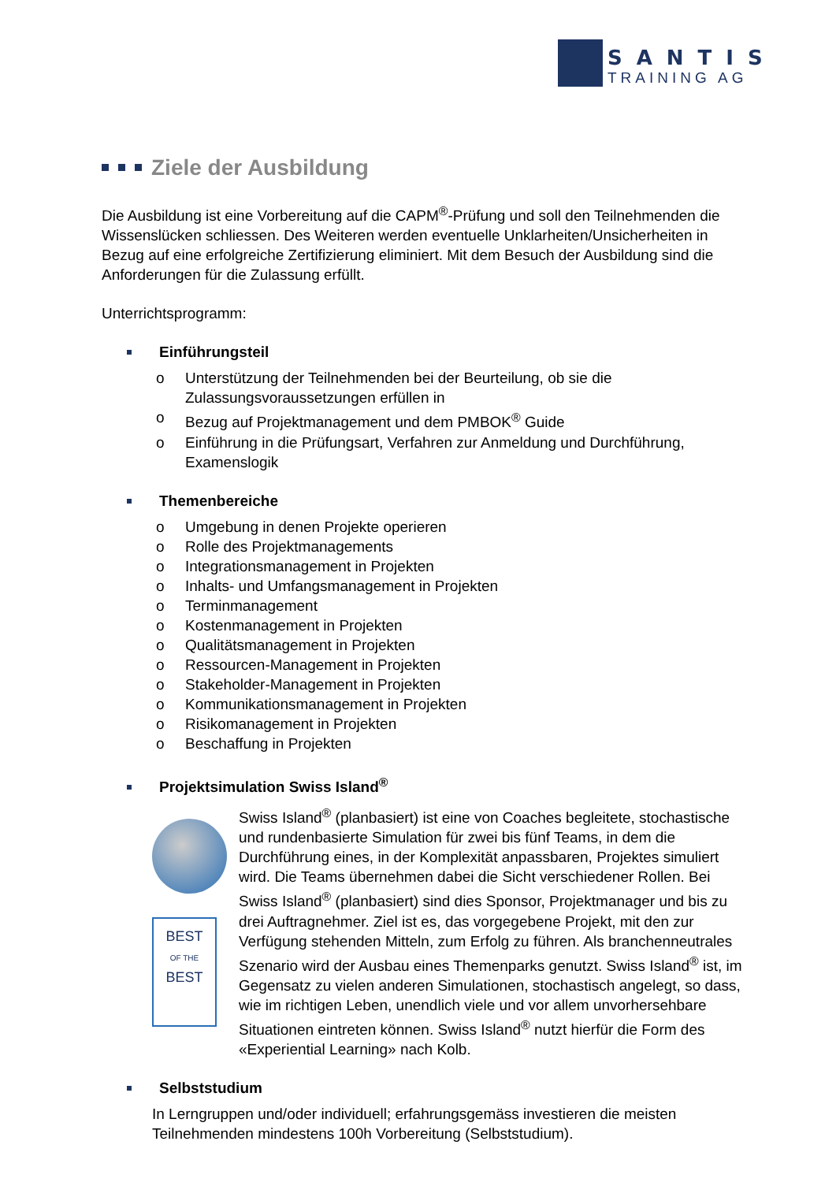SANTIS
TRAINING AG
Ziele der Ausbildung
Die Ausbildung ist eine Vorbereitung auf die CAPM<sup>®</sup>-Prüfung und soll den Teilnehmenden die Wissenslücken schliessen. Des Weiteren werden eventuelle Unklarheiten/Unsicherheiten in Bezug auf eine erfolgreiche Zertifizierung eliminiert. Mit dem Besuch der Ausbildung sind die Anforderungen für die Zulassung erfüllt.
Unterrichtsprogramm:
Einführungsteil
o Unterstützung der Teilnehmenden bei der Beurteilung, ob sie die Zulassungsvoraussetzungen erfüllen in
o Bezug auf Projektmanagement und dem PMBOK<sup>®</sup> Guide
o Einführung in die Prüfungsart, Verfahren zur Anmeldung und Durchführung, Examenslogik
Themenbereiche
o Umgebung in denen Projekte operieren
o Rolle des Projektmanagements
o Integrationsmanagement in Projekten
o Inhalts- und Umfangsmanagement in Projekten
o Terminmanagement
o Kostenmanagement in Projekten
o Qualitätsmanagement in Projekten
o Ressourcen-Management in Projekten
o Stakeholder-Management in Projekten
o Kommunikationsmanagement in Projekten
o Risikomanagement in Projekten
o Beschaffung in Projekten
Projektsimulation Swiss Island<sup>®</sup>
BEST
OF THE
BEST
Swiss Island<sup>®</sup> (planbasiert) ist eine von Coaches begleitete, stochastische und rundenbasierte Simulation für zwei bis fünf Teams, in dem die Durchführung eines, in der Komplexität anpassbaren, Projektes simuliert wird. Die Teams übernehmen dabei die Sicht verschiedener Rollen. Bei Swiss Island<sup>®</sup> (planbasiert) sind dies Sponsor, Projektmanager und bis zu drei Auftragnehmer. Ziel ist es, das vorgegebene Projekt, mit den zur Verfügung stehenden Mitteln, zum Erfolg zu führen. Als branchenneutrales Szenario wird der Ausbau eines Themenparks genutzt. Swiss Island<sup>®</sup> ist, im Gegensatz zu vielen anderen Simulationen, stochastisch angelegt, so dass, wie im richtigen Leben, unendlich viele und vor allem unvorhersehbare Situationen eintreten können. Swiss Island<sup>®</sup> nutzt hierfür die Form des «Experiential Learning» nach Kolb.
Selbststudium
In Lerngruppen und/oder individuell; erfahrungsgemäss investieren die meisten Teilnehmenden mindestens 100h Vorbereitung (Selbststudium).